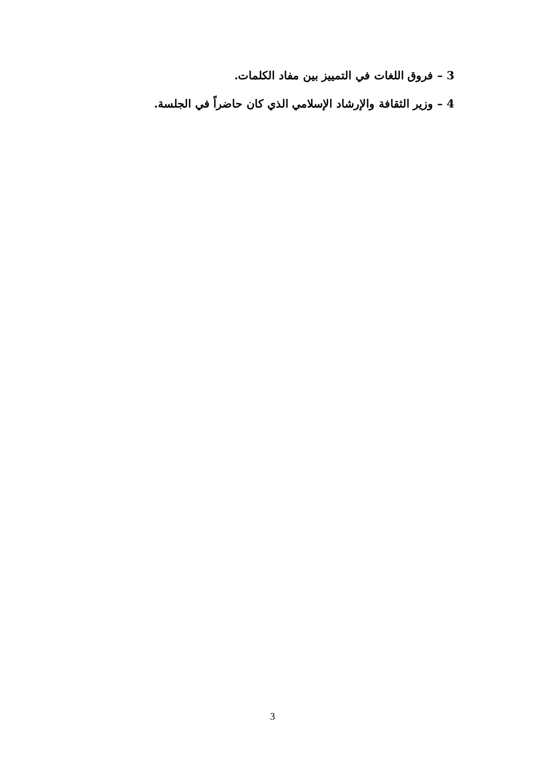3 – فروق اللغات في التمييز بين مفاد الكلمات.
4 – وزير الثقافة والإرشاد الإسلامي الذي كان حاضراً في الجلسة.
3